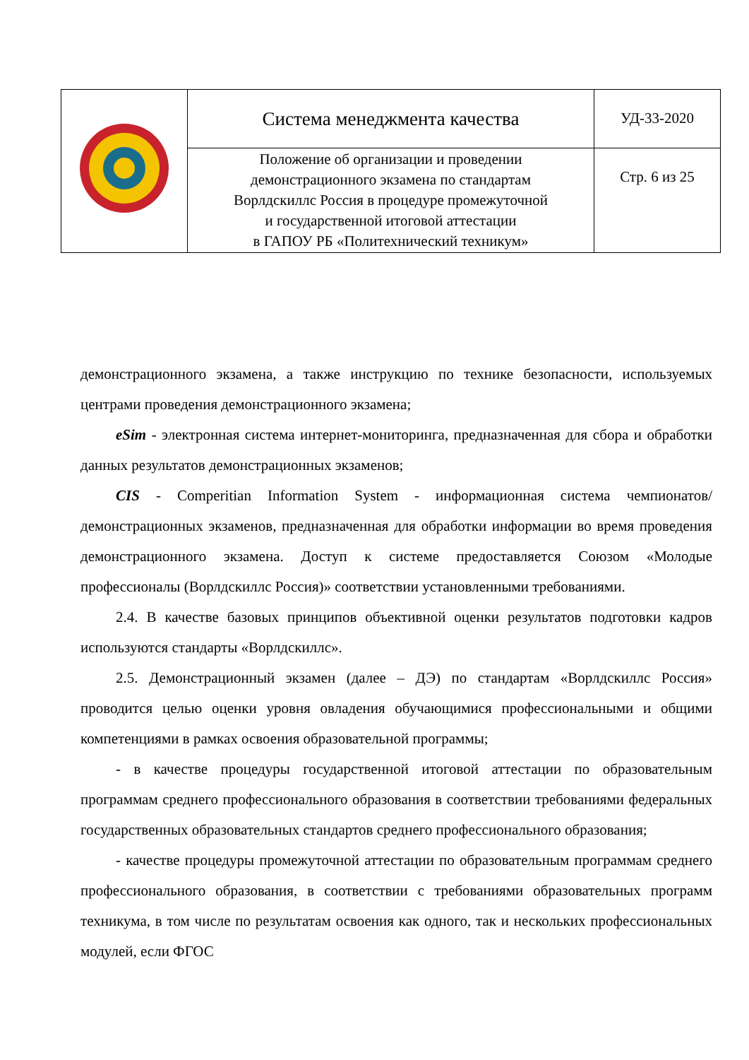| | Система менеджмента качества | УД-33-2020 |
| | Положение об организации и проведении демонстрационного экзамена по стандартам Ворлдскиллс Россия в процедуре промежуточной и государственной итоговой аттестации в ГАПОУ РБ «Политехнический техникум» | Стр. 6 из 25 |
демонстрационного экзамена, а также инструкцию по технике безопасности, используемых центрами проведения демонстрационного экзамена;
eSim - электронная система интернет-мониторинга, предназначенная для сбора и обработки данных результатов демонстрационных экзаменов;
CIS - Comperitian Information System - информационная система чемпионатов/ демонстрационных экзаменов, предназначенная для обработки информации во время проведения демонстрационного экзамена. Доступ к системе предоставляется Союзом «Молодые профессионалы (Ворлдскиллс Россия)» соответствии установленными требованиями.
2.4. В качестве базовых принципов объективной оценки результатов подготовки кадров используются стандарты «Ворлдскиллс».
2.5. Демонстрационный экзамен (далее – ДЭ) по стандартам «Ворлдскиллс Россия» проводится целью оценки уровня овладения обучающимися профессиональными и общими компетенциями в рамках освоения образовательной программы;
- в качестве процедуры государственной итоговой аттестации по образовательным программам среднего профессионального образования в соответствии требованиями федеральных государственных образовательных стандартов среднего профессионального образования;
- качестве процедуры промежуточной аттестации по образовательным программам среднего профессионального образования, в соответствии с требованиями образовательных программ техникума, в том числе по результатам освоения как одного, так и нескольких профессиональных модулей, если ФГОС